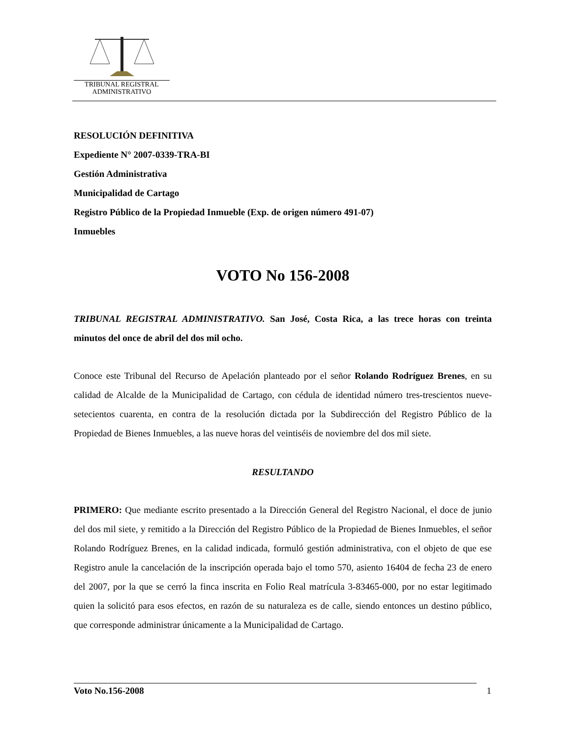TRIBUNAL REGISTRAL
ADMINISTRATIVO
RESOLUCIÓN DEFINITIVA
Expediente N° 2007-0339-TRA-BI
Gestión Administrativa
Municipalidad de Cartago
Registro Público de la Propiedad Inmueble (Exp. de origen número 491-07)
Inmuebles
VOTO No 156-2008
TRIBUNAL REGISTRAL ADMINISTRATIVO. San José, Costa Rica, a las trece horas con treinta minutos del once de abril del dos mil ocho.
Conoce este Tribunal del Recurso de Apelación planteado por el señor Rolando Rodríguez Brenes, en su calidad de Alcalde de la Municipalidad de Cartago, con cédula de identidad número tres-trescientos nueve-setecientos cuarenta, en contra de la resolución dictada por la Subdirección del Registro Público de la Propiedad de Bienes Inmuebles, a las nueve horas del veintiséis de noviembre del dos mil siete.
RESULTANDO
PRIMERO: Que mediante escrito presentado a la Dirección General del Registro Nacional, el doce de junio del dos mil siete, y remitido a la Dirección del Registro Público de la Propiedad de Bienes Inmuebles, el señor Rolando Rodríguez Brenes, en la calidad indicada, formuló gestión administrativa, con el objeto de que ese Registro anule la cancelación de la inscripción operada bajo el tomo 570, asiento 16404 de fecha 23 de enero del 2007, por la que se cerró la finca inscrita en Folio Real matrícula 3-83465-000, por no estar legitimado quien la solicitó para esos efectos, en razón de su naturaleza es de calle, siendo entonces un destino público, que corresponde administrar únicamente a la Municipalidad de Cartago.
Voto No.156-2008 1